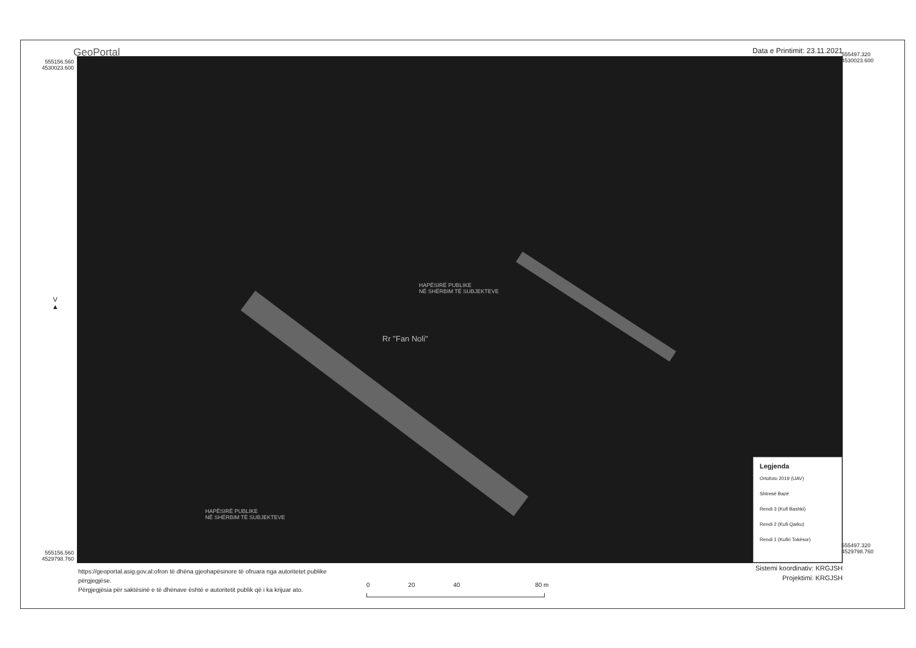GeoPortal Data e Printimit: 23.11.2021
555156.560
4530023.600
555497.320
4530023.600
Rr "Fan Noli"
HAPËSIRË PUBLIKE
NË SHËRBIM TË SUBJEKTEVE
HAPËSIRË PUBLIKE
NË SHËRBIM TË SUBJEKTEVE
V
▲
Legjenda
Ortofoto 2019 (UAV)
Shtresë Bazë
Rendi 3 (Kufi Bashki)
Rendi 2 (Kufi Qarku)
Rendi 1 (Kufiri Tokësor)
555156.560
4529798.760
555497.320
4529798.760
https://geoportal.asig.gov.al:ofron të dhëna gjeohapësinore të ofruara nga autoritetet publike përgjegjëse.
Përgjegjësia për saktësinë e të dhënave është e autoritetit publik që i ka krijuar ato.
Sistemi koordinativ: KRGJSH
Projektimi: KRGJSH
0 20 40 80 m